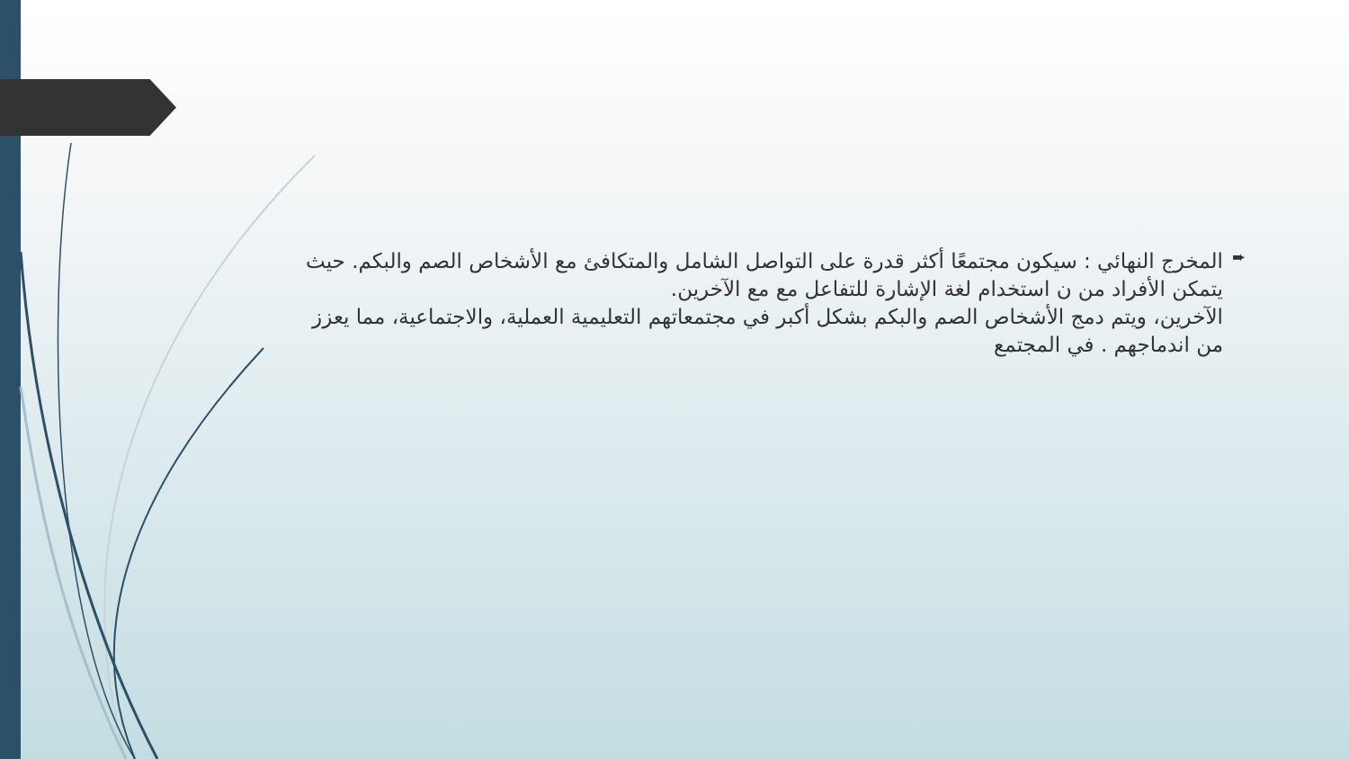➨
المخرج النهائي : سيكون مجتمعًا أكثر قدرة على التواصل الشامل والمتكافئ مع الأشخاص الصم والبكم. حيث يتمكن الأفراد من ن استخدام لغة الإشارة للتفاعل مع مع الآخرين.
الآخرين، ويتم دمج الأشخاص الصم والبكم بشكل أكبر في مجتمعاتهم التعليمية العملية، والاجتماعية، مما يعزز من اندماجهم . في المجتمع